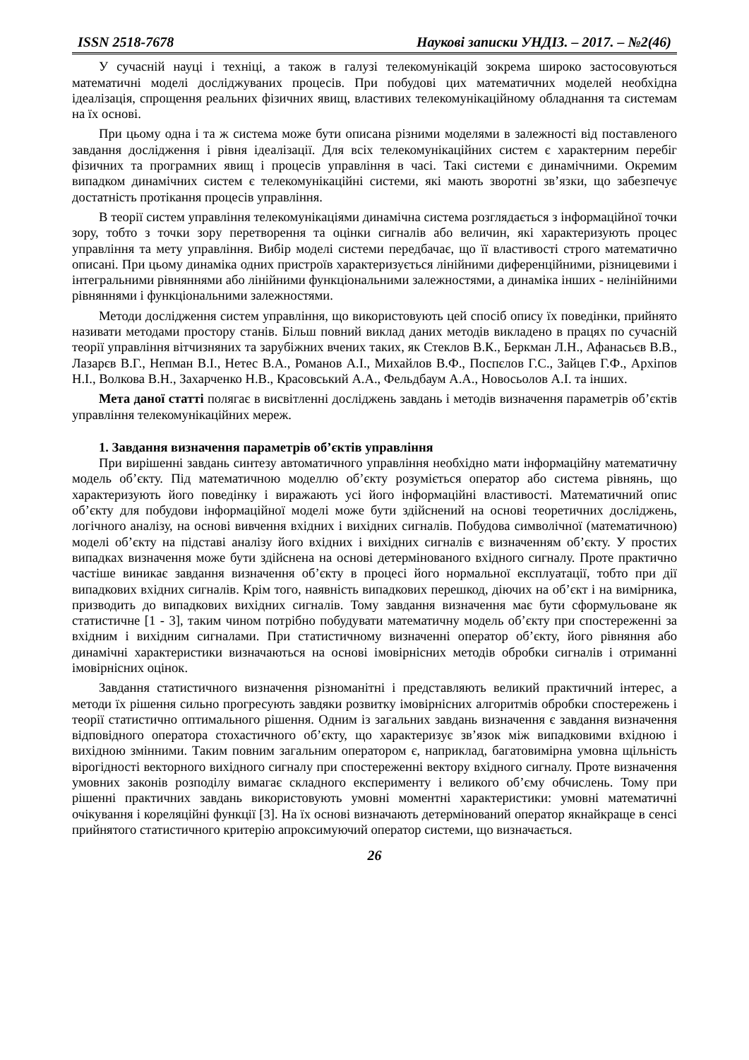ISSN 2518-7678 Наукові записки УНДІЗ. – 2017. – №2(46)
У сучасній науці і техніці, а також в галузі телекомунікацій зокрема широко застосовуються математичні моделі досліджуваних процесів. При побудові цих математичних моделей необхідна ідеалізація, спрощення реальних фізичних явищ, властивих телекомунікаційному обладнання та системам на їх основі.
При цьому одна і та ж система може бути описана різними моделями в залежності від поставленого завдання дослідження і рівня ідеалізації. Для всіх телекомунікаційних систем є характерним перебіг фізичних та програмних явищ і процесів управління в часі. Такі системи є динамічними. Окремим випадком динамічних систем є телекомунікаційні системи, які мають зворотні зв’язки, що забезпечує достатність протікання процесів управління.
В теорії систем управління телекомунікаціями динамічна система розглядається з інформаційної точки зору, тобто з точки зору перетворення та оцінки сигналів або величин, які характеризують процес управління та мету управління. Вибір моделі системи передбачає, що її властивості строго математично описані. При цьому динаміка одних пристроїв характеризується лінійними диференційними, різницевими і інтегральними рівняннями або лінійними функціональними залежностями, а динаміка інших - нелінійними рівняннями і функціональними залежностями.
Методи дослідження систем управління, що використовують цей спосіб опису їх поведінки, прийнято називати методами простору станів. Більш повний виклад даних методів викладено в працях по сучасній теорії управління вітчизняних та зарубіжних вчених таких, як Стеклов В.К., Беркман Л.Н., Афанасьєв В.В., Лазарєв В.Г., Непман В.І., Нетес В.А., Романов А.І., Михайлов В.Ф., Поспєлов Г.С., Зайцев Г.Ф., Архіпов Н.І., Волкова В.Н., Захарченко Н.В., Красовський А.А., Фельдбаум А.А., Новосьолов А.І. та інших.
Мета даної статті полягає в висвітленні досліджень завдань і методів визначення параметрів об’єктів управління телекомунікаційних мереж.
1. Завдання визначення параметрів об’єктів управління
При вирішенні завдань синтезу автоматичного управління необхідно мати інформаційну математичну модель об’єкту. Під математичною моделлю об’єкту розуміється оператор або система рівнянь, що характеризують його поведінку і виражають усі його інформаційні властивості. Математичний опис об’єкту для побудови інформаційної моделі може бути здійснений на основі теоретичних досліджень, логічного аналізу, на основі вивчення вхідних і вихідних сигналів. Побудова символічної (математичною) моделі об’єкту на підставі аналізу його вхідних і вихідних сигналів є визначенням об’єкту. У простих випадках визначення може бути здійснена на основі детермінованого вхідного сигналу. Проте практично частіше виникає завдання визначення об’єкту в процесі його нормальної експлуатації, тобто при дії випадкових вхідних сигналів. Крім того, наявність випадкових перешкод, діючих на об’єкт і на вимірника, призводить до випадкових вихідних сигналів. Тому завдання визначення має бути сформульоване як статистичне [1 - 3], таким чином потрібно побудувати математичну модель об’єкту при спостереженні за вхідним і вихідним сигналами. При статистичному визначенні оператор об’єкту, його рівняння або динамічні характеристики визначаються на основі імовірнісних методів обробки сигналів і отриманні імовірнісних оцінок.
Завдання статистичного визначення різноманітні і представляють великий практичний інтерес, а методи їх рішення сильно прогресують завдяки розвитку імовірнісних алгоритмів обробки спостережень і теорії статистично оптимального рішення. Одним із загальних завдань визначення є завдання визначення відповідного оператора стохастичного об’єкту, що характеризує зв’язок між випадковими вхідною і вихідною змінними. Таким повним загальним оператором є, наприклад, багатовимірна умовна щільність вірогідності векторного вихідного сигналу при спостереженні вектору вхідного сигналу. Проте визначення умовних законів розподілу вимагає складного експерименту і великого об’єму обчислень. Тому при рішенні практичних завдань використовують умовні моментні характеристики: умовні математичні очікування і кореляційні функції [3]. На їх основі визначають детермінований оператор якнайкраще в сенсі прийнятого статистичного критерію апроксимуючий оператор системи, що визначається.
26